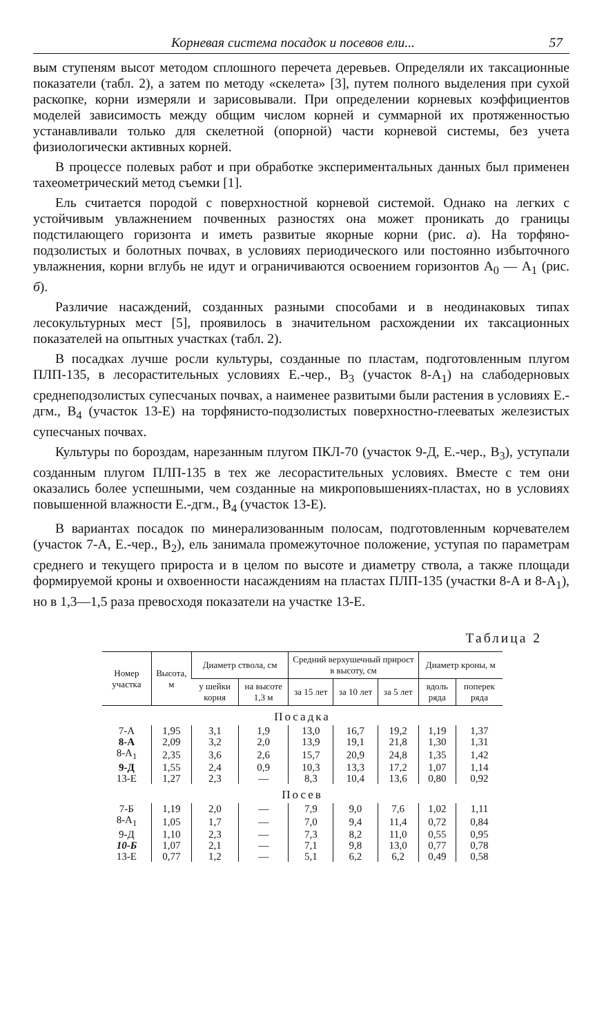Корневая система посадок и посевов ели... 57
вым ступеням высот методом сплошного перечета деревьев. Определяли их таксационные показатели (табл. 2), а затем по методу «скелета» [3], путем полного выделения при сухой раскопке, корни измеряли и зарисовывали. При определении корневых коэффициентов моделей зависимость между общим числом корней и суммарной их протяженностью устанавливали только для скелетной (опорной) части корневой системы, без учета физиологически активных корней.
В процессе полевых работ и при обработке экспериментальных данных был применен тахеометрический метод съемки [1].
Ель считается породой с поверхностной корневой системой. Однако на легких с устойчивым увлажнением почвенных разностях она может проникать до границы подстилающего горизонта и иметь развитые якорные корни (рис. а). На торфяно-подзолистых и болотных почвах, в условиях периодического или постоянно избыточного увлажнения, корни вглубь не идут и ограничиваются освоением горизонтов А<sub>0</sub> — А<sub>1</sub> (рис. б).
Различие насаждений, созданных разными способами и в неодинаковых типах лесокультурных мест [5], проявилось в значительном расхождении их таксационных показателей на опытных участках (табл. 2).
В посадках лучше росли культуры, созданные по пластам, подготовленным плугом ПЛП-135, в лесорастительных условиях Е.-чер., В<sub>3</sub> (участок 8-А<sub>1</sub>) на слабодерновых среднеподзолистых супесчаных почвах, а наименее развитыми были растения в условиях Е.-дгм., В<sub>4</sub> (участок 13-Е) на торфянисто-подзолистых поверхностно-глееватых железистых супесчаных почвах.
Культуры по бороздам, нарезанным плугом ПКЛ-70 (участок 9-Д, Е.-чер., В<sub>3</sub>), уступали созданным плугом ПЛП-135 в тех же лесорастительных условиях. Вместе с тем они оказались более успешными, чем созданные на микроповышениях-пластах, но в условиях повышенной влажности Е.-дгм., В<sub>4</sub> (участок 13-Е).
В вариантах посадок по минерализованным полосам, подготовленным корчевателем (участок 7-А, Е.-чер., В<sub>2</sub>), ель занимала промежуточное положение, уступая по параметрам среднего и текущего прироста и в целом по высоте и диаметру ствола, а также площади формируемой кроны и охвоенности насаждениям на пластах ПЛП-135 (участки 8-А и 8-А<sub>1</sub>), но в 1,3—1,5 раза превосходя показатели на участке 13-Е.
Таблица 2
| Номер участка | Высота, м | Диаметр ствола, см | | Средний верхушечный прирост в высоту, см | | | Диаметр кроны, м | |
| --- | --- | --- | --- | --- | --- | --- | --- | --- |
| | | у шейки корня | на высоте 1,3 м | за 15 лет | за 10 лет | за 5 лет | вдоль ряда | поперек ряда |
| Посадка | | | | | | | | |
| 7-А | 1,95 | 3,1 | 1,9 | 13,0 | 16,7 | 19,2 | 1,19 | 1,37 |
| 8-А | 2,09 | 3,2 | 2,0 | 13,9 | 19,1 | 21,8 | 1,30 | 1,31 |
| 8-А<sub>1</sub> | 2,35 | 3,6 | 2,6 | 15,7 | 20,9 | 24,8 | 1,35 | 1,42 |
| 9-Д | 1,55 | 2,4 | 0,9 | 10,3 | 13,3 | 17,2 | 1,07 | 1,14 |
| 13-Е | 1,27 | 2,3 | — | 8,3 | 10,4 | 13,6 | 0,80 | 0,92 |
| Посев | | | | | | | | |
| 7-Б | 1,19 | 2,0 | — | 7,9 | 9,0 | 7,6 | 1,02 | 1,11 |
| 8-А<sub>1</sub> | 1,05 | 1,7 | — | 7,0 | 9,4 | 11,4 | 0,72 | 0,84 |
| 9-Д | 1,10 | 2,3 | — | 7,3 | 8,2 | 11,0 | 0,55 | 0,95 |
| 10-Б | 1,07 | 2,1 | — | 7,1 | 9,8 | 13,0 | 0,77 | 0,78 |
| 13-Е | 0,77 | 1,2 | — | 5,1 | 6,2 | 6,2 | 0,49 | 0,58 |